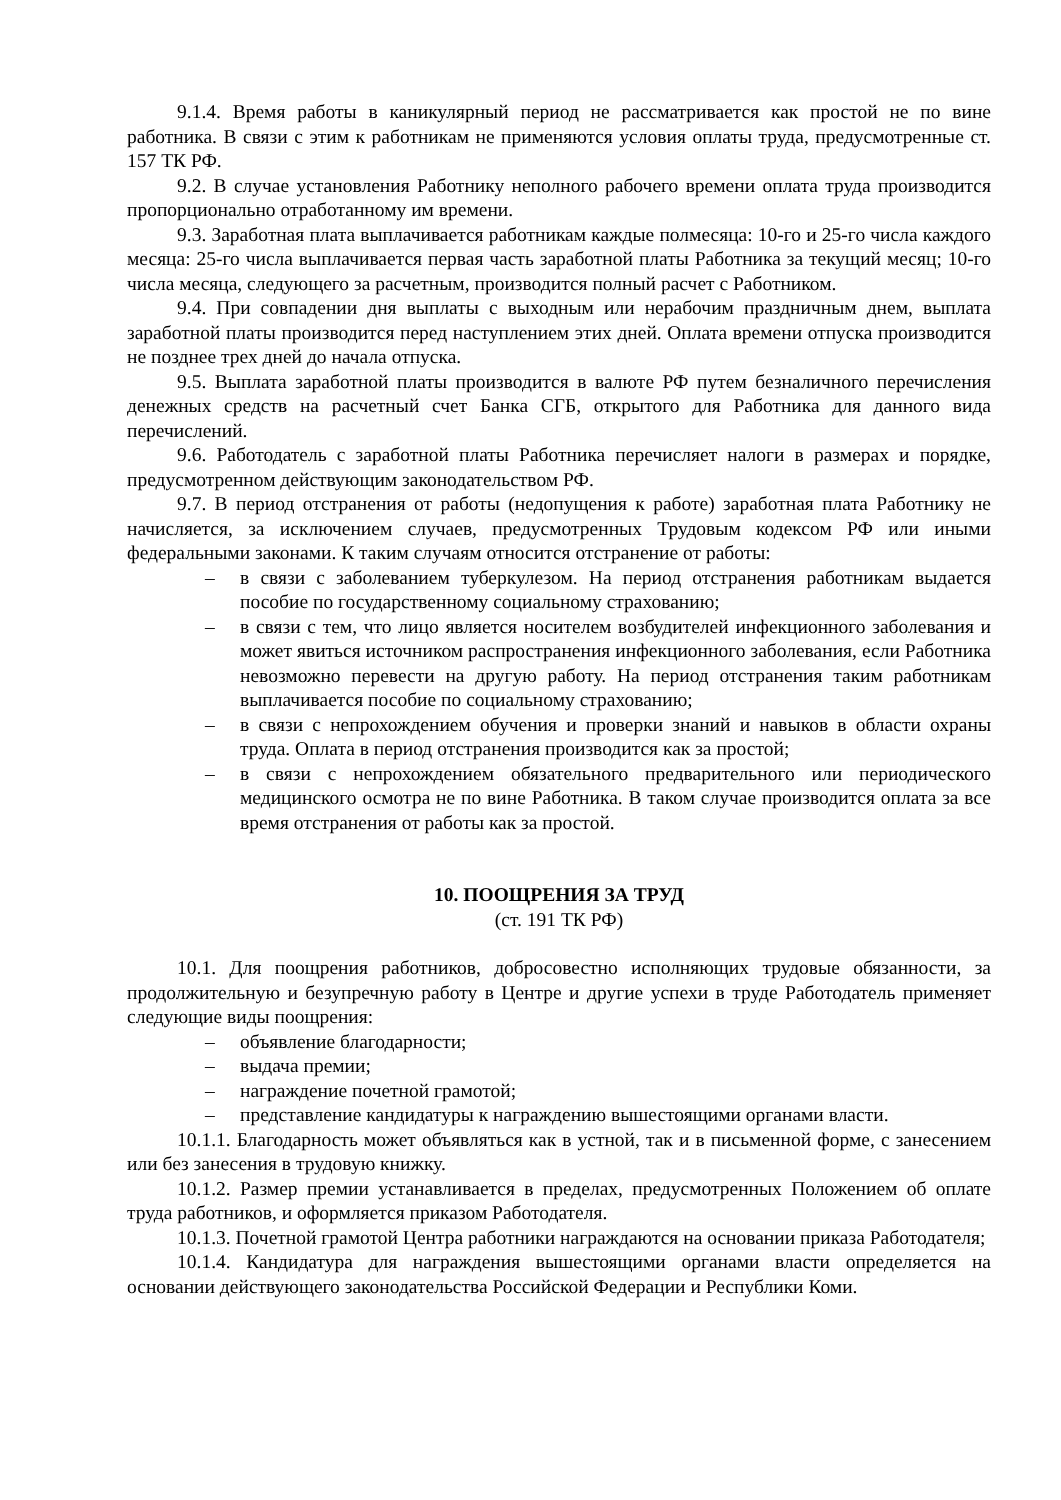9.1.4. Время работы в каникулярный период не рассматривается как простой не по вине работника. В связи с этим к работникам не применяются условия оплаты труда, предусмотренные ст. 157 ТК РФ.
9.2. В случае установления Работнику неполного рабочего времени оплата труда производится пропорционально отработанному им времени.
9.3. Заработная плата выплачивается работникам каждые полмесяца: 10-го и 25-го числа каждого месяца: 25-го числа выплачивается первая часть заработной платы Работника за текущий месяц; 10-го числа месяца, следующего за расчетным, производится полный расчет с Работником.
9.4. При совпадении дня выплаты с выходным или нерабочим праздничным днем, выплата заработной платы производится перед наступлением этих дней. Оплата времени отпуска производится не позднее трех дней до начала отпуска.
9.5. Выплата заработной платы производится в валюте РФ путем безналичного перечисления денежных средств на расчетный счет Банка СГБ, открытого для Работника для данного вида перечислений.
9.6. Работодатель с заработной платы Работника перечисляет налоги в размерах и порядке, предусмотренном действующим законодательством РФ.
9.7. В период отстранения от работы (недопущения к работе) заработная плата Работнику не начисляется, за исключением случаев, предусмотренных Трудовым кодексом РФ или иными федеральными законами. К таким случаям относится отстранение от работы:
– в связи с заболеванием туберкулезом. На период отстранения работникам выдается пособие по государственному социальному страхованию;
– в связи с тем, что лицо является носителем возбудителей инфекционного заболевания и может явиться источником распространения инфекционного заболевания, если Работника невозможно перевести на другую работу. На период отстранения таким работникам выплачивается пособие по социальному страхованию;
– в связи с непрохождением обучения и проверки знаний и навыков в области охраны труда. Оплата в период отстранения производится как за простой;
– в связи с непрохождением обязательного предварительного или периодического медицинского осмотра не по вине Работника. В таком случае производится оплата за все время отстранения от работы как за простой.
10. ПООЩРЕНИЯ ЗА ТРУД
(ст. 191 ТК РФ)
10.1. Для поощрения работников, добросовестно исполняющих трудовые обязанности, за продолжительную и безупречную работу в Центре и другие успехи в труде Работодатель применяет следующие виды поощрения:
– объявление благодарности;
– выдача премии;
– награждение почетной грамотой;
– представление кандидатуры к награждению вышестоящими органами власти.
10.1.1. Благодарность может объявляться как в устной, так и в письменной форме, с занесением или без занесения в трудовую книжку.
10.1.2. Размер премии устанавливается в пределах, предусмотренных Положением об оплате труда работников, и оформляется приказом Работодателя.
10.1.3. Почетной грамотой Центра работники награждаются на основании приказа Работодателя;
10.1.4. Кандидатура для награждения вышестоящими органами власти определяется на основании действующего законодательства Российской Федерации и Республики Коми.